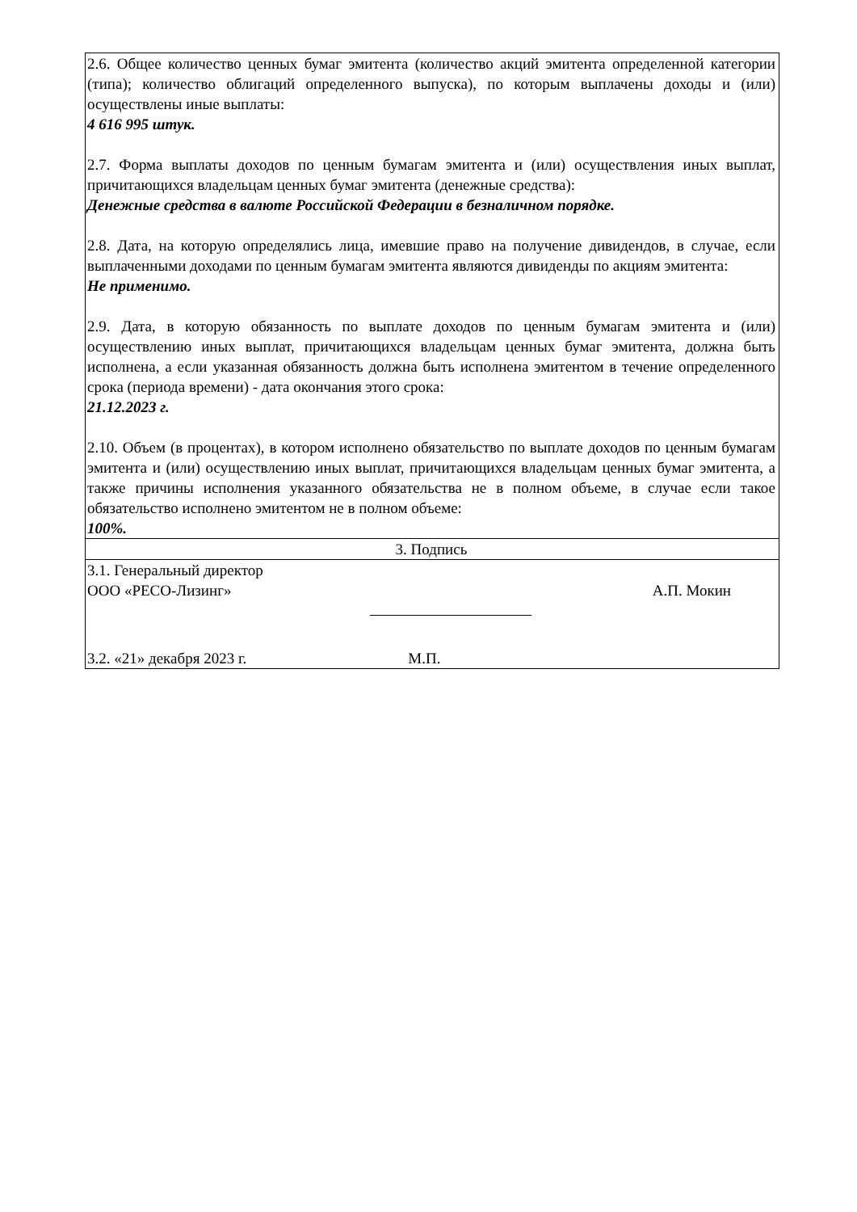| 2.6. Общее количество ценных бумаг эмитента (количество акций эмитента определенной категории (типа); количество облигаций определенного выпуска), по которым выплачены доходы и (или) осуществлены иные выплаты: 4 616 995 штук. 2.7. Форма выплаты доходов по ценным бумагам эмитента и (или) осуществления иных выплат, причитающихся владельцам ценных бумаг эмитента (денежные средства): Денежные средства в валюте Российской Федерации в безналичном порядке. 2.8. Дата, на которую определялись лица, имевшие право на получение дивидендов, в случае, если выплаченными доходами по ценным бумагам эмитента являются дивиденды по акциям эмитента: Не применимо. 2.9. Дата, в которую обязанность по выплате доходов по ценным бумагам эмитента и (или) осуществлению иных выплат, причитающихся владельцам ценных бумаг эмитента, должна быть исполнена, а если указанная обязанность должна быть исполнена эмитентом в течение определенного срока (периода времени) - дата окончания этого срока: 21.12.2023 г. 2.10. Объем (в процентах), в котором исполнено обязательство по выплате доходов по ценным бумагам эмитента и (или) осуществлению иных выплат, причитающихся владельцам ценных бумаг эмитента, а также причины исполнения указанного обязательства не в полном объеме, в случае если такое обязательство исполнено эмитентом не в полном объеме: 100%. |
| 3. Подпись |
| 3.1. Генеральный директор ООО «РЕСО-Лизинг» А.П. Мокин 3.2. «21» декабря 2023 г. М.П. |